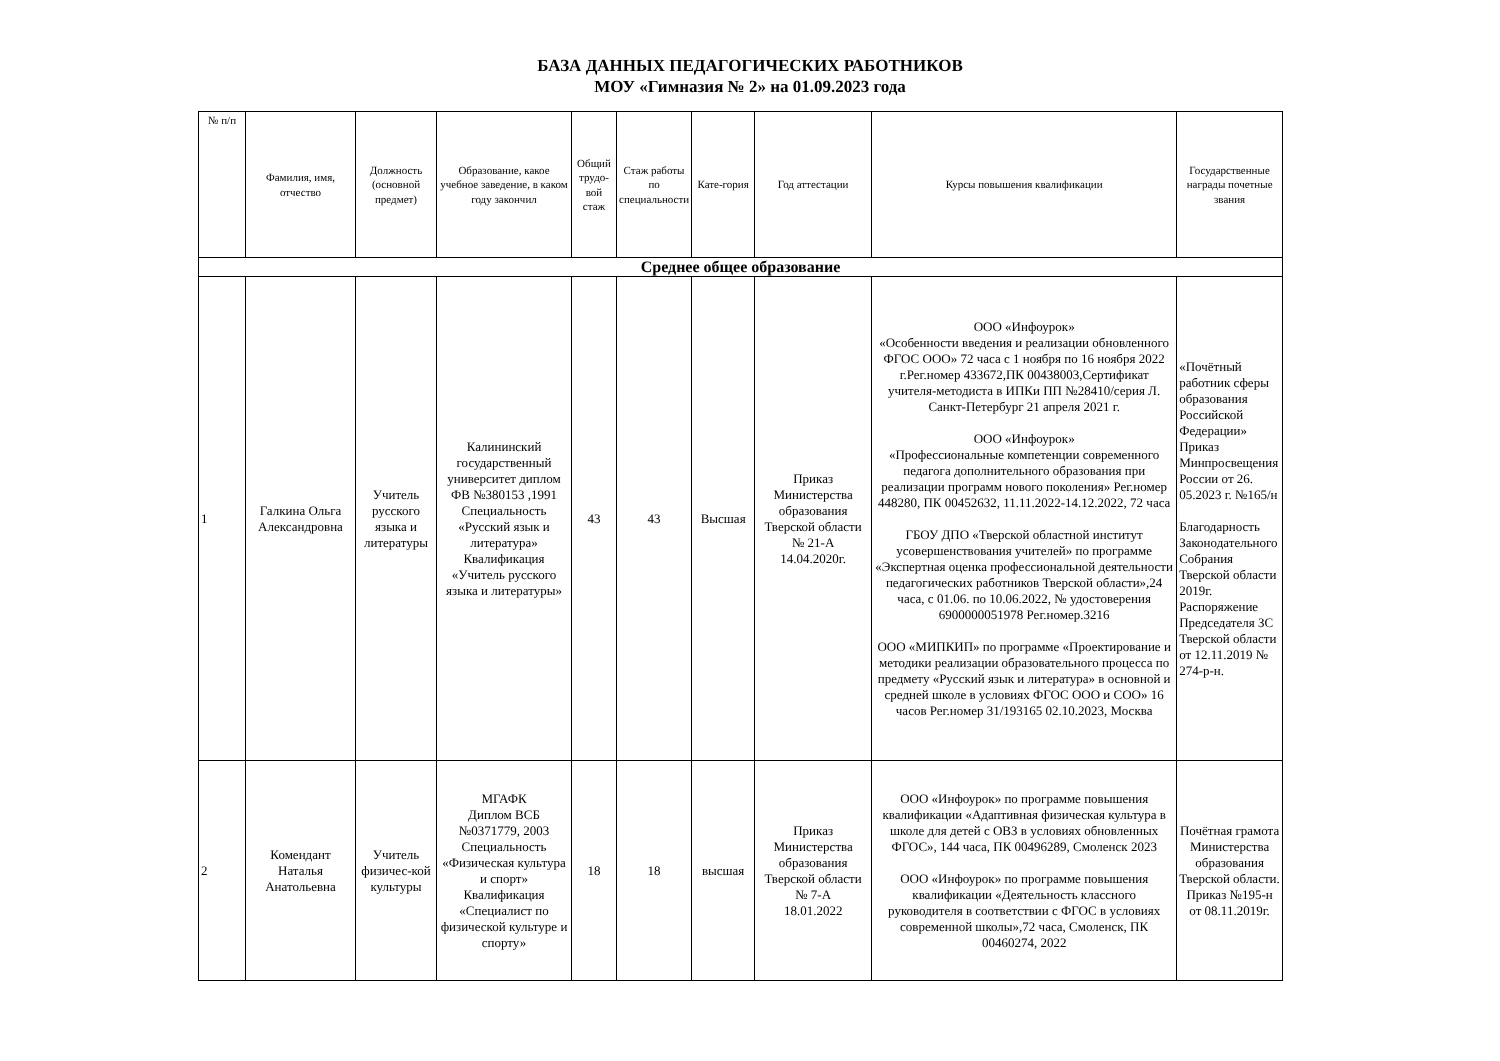БАЗА ДАННЫХ ПЕДАГОГИЧЕСКИХ РАБОТНИКОВ
МОУ «Гимназия № 2» на 01.09.2023 года
| № п/п | Фамилия, имя, отчество | Должность (основной предмет) | Образование, какое учебное заведение, в каком году закончил | Общий трудо-вой стаж | Стаж работы по специальности | Кате-гория | Год аттестации | Курсы повышения квалификации | Государственные награды почетные звания |
| --- | --- | --- | --- | --- | --- | --- | --- | --- | --- |
| Среднее общее образование | | | | | | | | | |
| 1 | Галкина Ольга Александровна | Учитель русского языка и литературы | Калининский государственный университет диплом ФВ №380153 ,1991 Специальность «Русский язык и литература» Квалификация «Учитель русского языка и литературы» | 43 | 43 | Высшая | Приказ Министерства образования Тверской области № 21-А 14.04.2020г. | ООО «Инфоурок» «Особенности введения и реализации обновленного ФГОС ООО» 72 часа с 1 ноября по 16 ноября 2022 г.Рег.номер 433672,ПК 00438003,Сертификат учителя-методиста в ИПКи ПП №28410/серия Л. Санкт-Петербург 21 апреля 2021 г. ООО «Инфоурок» «Профессиональные компетенции современного педагога дополнительного образования при реализации программ нового поколения» Рег.номер 448280, ПК 00452632, 11.11.2022-14.12.2022, 72 часа ГБОУ ДПО «Тверской областной институт усовершенствования учителей» по программе «Экспертная оценка профессиональной деятельности педагогических работников Тверской области»,24 часа, с 01.06. по 10.06.2022, № удостоверения 6900000051978 Рег.номер.3216 ООО «МИПКИП» по программе «Проектирование и методики реализации образовательного процесса по предмету «Русский язык и литература» в основной и средней школе в условиях ФГОС ООО и СОО» 16 часов Рег.номер 31/193165 02.10.2023, Москва | «Почётный работник сферы образования Российской Федерации» Приказ Минпросвещения России от 26. 05.2023 г. №165/н Благодарность Законодательного Собрания Тверской области 2019г. Распоряжение Председателя ЗС Тверской области от 12.11.2019 № 274-р-н. |
| 2 | Комендант Наталья Анатольевна | Учитель физичес-кой культуры | МГАФК Диплом ВСБ №0371779, 2003 Специальность «Физическая культура и спорт» Квалификация «Специалист по физической культуре и спорту» | 18 | 18 | высшая | Приказ Министерства образования Тверской области № 7-А 18.01.2022 | ООО «Инфоурок» по программе повышения квалификации «Адаптивная физическая культура в школе для детей с ОВЗ в условиях обновленных ФГОС», 144 часа, ПК 00496289, Смоленск 2023 ООО «Инфоурок» по программе повышения квалификации «Деятельность классного руководителя в соответствии с ФГОС в условиях современной школы»,72 часа, Смоленск, ПК 00460274, 2022 | Почётная грамота Министерства образования Тверской области. Приказ №195-н от 08.11.2019г. |